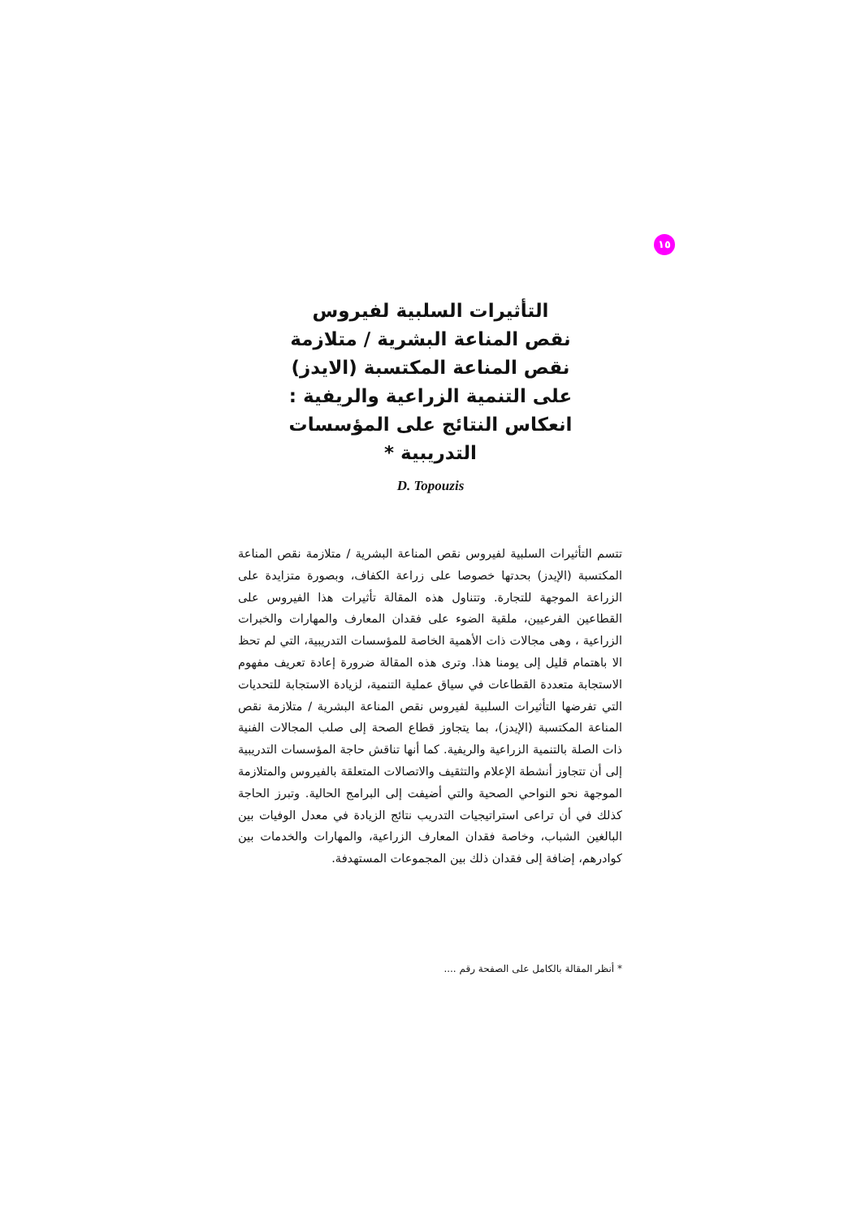١٥
التأثيرات السلبية لفيروس
نقص المناعة البشرية / متلازمة
نقص المناعة المكتسبة (الايدز)
على التنمية الزراعية والريفية :
انعكاس النتائج على المؤسسات
التدريبية *
D. Topouzis
تتسم التأثيرات السلبية لفيروس نقص المناعة البشرية / متلازمة نقص المناعة المكتسبة (الإيدز) بحدتها خصوصا على زراعة الكفاف، وبصورة متزايدة على الزراعة الموجهة للتجارة. وتتناول هذه المقالة تأثيرات هذا الفيروس على القطاعين الفرعيين، ملقية الضوء على فقدان المعارف والمهارات والخبرات الزراعية ، وهى مجالات ذات الأهمية الخاصة للمؤسسات التدريبية، التي لم تحظ الا باهتمام قليل إلى يومنا هذا. وترى هذه المقالة ضرورة إعادة تعريف مفهوم الاستجابة متعددة القطاعات في سياق عملية التنمية، لزيادة الاستجابة للتحديات التي تفرضها التأثيرات السلبية لفيروس نقص المناعة البشرية / متلازمة نقص المناعة المكتسبة (الإيدز)، بما يتجاوز قطاع الصحة إلى صلب المجالات الفنية ذات الصلة بالتنمية الزراعية والريفية. كما أنها تناقش حاجة المؤسسات التدريبية إلى أن تتجاوز أنشطة الإعلام والتثقيف والاتصالات المتعلقة بالفيروس والمتلازمة الموجهة نحو النواحي الصحية والتي أضيفت إلى البرامج الحالية. وتبرز الحاجة كذلك في أن تراعى استراتيجيات التدريب نتائج الزيادة في معدل الوفيات بين البالغين الشباب، وخاصة فقدان المعارف الزراعية، والمهارات والخدمات بين كوادرهم، إضافة إلى فقدان ذلك بين المجموعات المستهدفة.
* أنظر المقالة بالكامل على الصفحة رقم ....